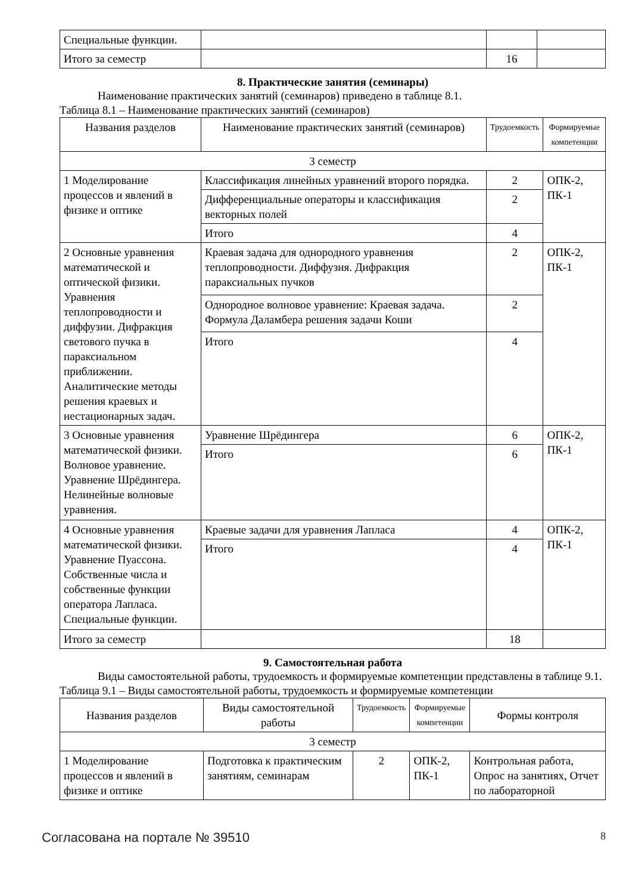| Специальные функции. | | | |
| Итого за семестр | | 16 | |
8. Практические занятия (семинары)
Наименование практических занятий (семинаров) приведено в таблице 8.1.
Таблица 8.1 – Наименование практических занятий (семинаров)
| Названия разделов | Наименование практических занятий (семинаров) | Трудоемкость | Формируемые компетенции |
| --- | --- | --- | --- |
| 3 семестр | | | |
| 1 Моделирование процессов и явлений в физике и оптике | Классификация линейных уравнений второго порядка. | 2 | ОПК-2, ПК-1 |
| | Дифференциальные операторы и классификация векторных полей | 2 | |
| | Итого | 4 | |
| 2 Основные уравнения математической и оптической физики. Уравнения теплопроводности и диффузии. Дифракция светового пучка в параксиальном приближении. Аналитические методы решения краевых и нестационарных задач. | Краевая задача для однородного уравнения теплопроводности. Диффузия. Дифракция параксиальных пучков | 2 | ОПК-2, ПК-1 |
| | Однородное волновое уравнение: Краевая задача. Формула Даламбера решения задачи Коши | 2 | |
| | Итого | 4 | |
| 3 Основные уравнения математической физики. Волновое уравнение. Уравнение Шрёдингера. Нелинейные волновые уравнения. | Уравнение Шрёдингера | 6 | ОПК-2, ПК-1 |
| | Итого | 6 | |
| 4 Основные уравнения математической физики. Уравнение Пуассона. Собственные числа и собственные функции оператора Лапласа. Специальные функции. | Краевые задачи для уравнения Лапласа | 4 | ОПК-2, ПК-1 |
| | Итого | 4 | |
| Итого за семестр | | 18 | |
9. Самостоятельная работа
Виды самостоятельной работы, трудоемкость и формируемые компетенции представлены в таблице 9.1.
Таблица 9.1 – Виды самостоятельной работы, трудоемкость и формируемые компетенции
| Названия разделов | Виды самостоятельной работы | Трудоемкость | Формируемые компетенции | Формы контроля |
| --- | --- | --- | --- | --- |
| 3 семестр | | | | |
| 1 Моделирование процессов и явлений в физике и оптике | Подготовка к практическим занятиям, семинарам | 2 | ОПК-2, ПК-1 | Контрольная работа, Опрос на занятиях, Отчет по лабораторной |
Согласована на портале № 39510 8